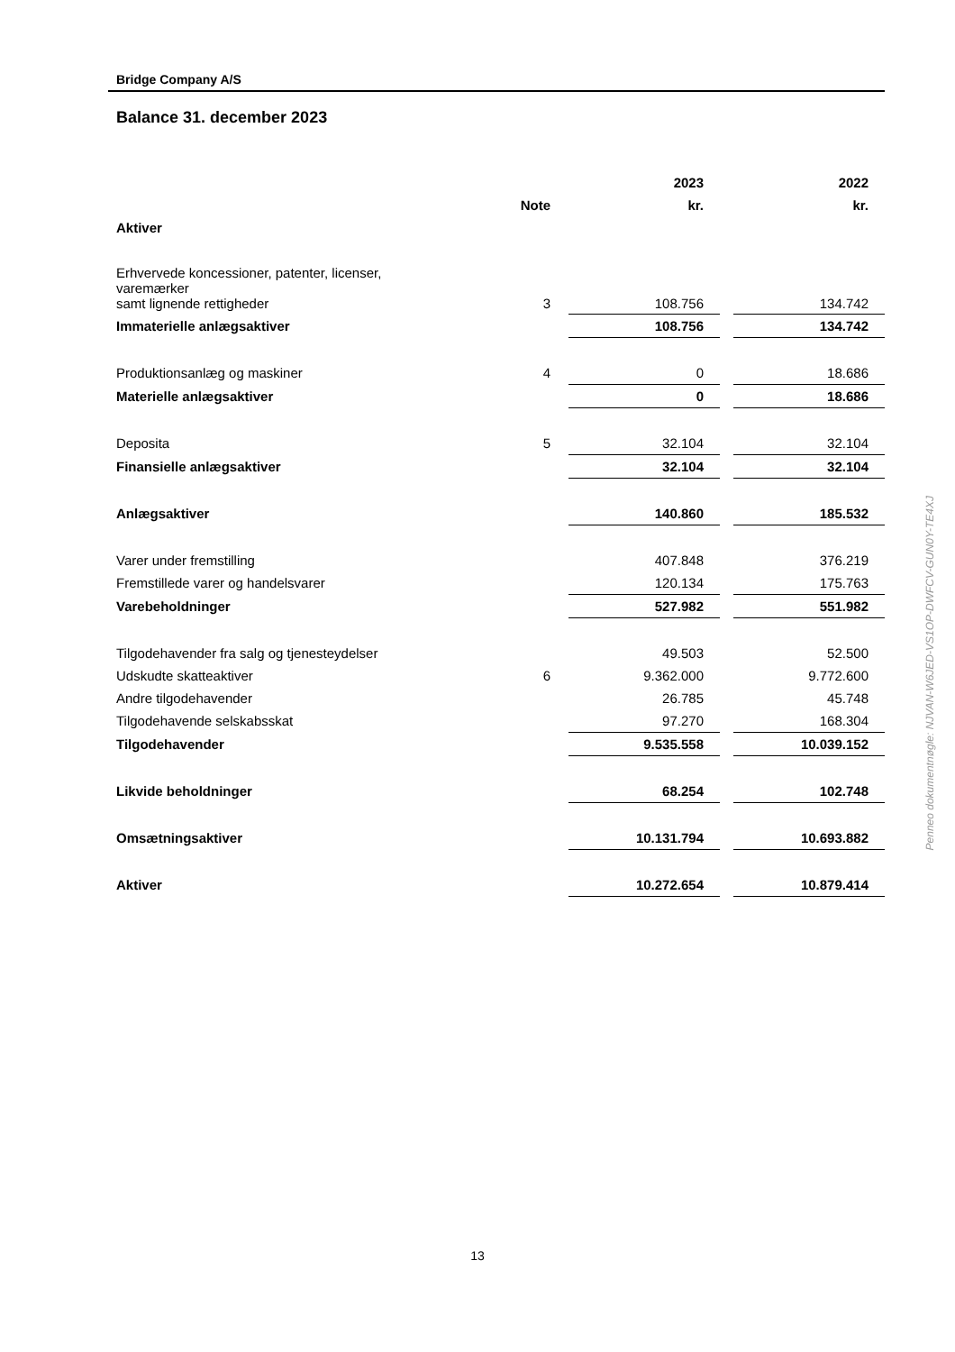Bridge Company A/S
Balance 31. december 2023
| | | 2023 | | 2022 |
| --- | --- | --- | --- | --- |
| | Note | kr. | | kr. |
| Aktiver | | | | |
| Erhvervede koncessioner, patenter, licenser, varemærker samt lignende rettigheder | 3 | 108.756 | | 134.742 |
| Immaterielle anlægsaktiver | | 108.756 | | 134.742 |
| Produktionsanlæg og maskiner | 4 | 0 | | 18.686 |
| Materielle anlægsaktiver | | 0 | | 18.686 |
| Deposita | 5 | 32.104 | | 32.104 |
| Finansielle anlægsaktiver | | 32.104 | | 32.104 |
| Anlægsaktiver | | 140.860 | | 185.532 |
| Varer under fremstilling | | 407.848 | | 376.219 |
| Fremstillede varer og handelsvarer | | 120.134 | | 175.763 |
| Varebeholdninger | | 527.982 | | 551.982 |
| Tilgodehavender fra salg og tjenesteydelser | | 49.503 | | 52.500 |
| Udskudte skatteaktiver | 6 | 9.362.000 | | 9.772.600 |
| Andre tilgodehavender | | 26.785 | | 45.748 |
| Tilgodehavende selskabsskat | | 97.270 | | 168.304 |
| Tilgodehavender | | 9.535.558 | | 10.039.152 |
| Likvide beholdninger | | 68.254 | | 102.748 |
| Omsætningsaktiver | | 10.131.794 | | 10.693.882 |
| Aktiver | | 10.272.654 | | 10.879.414 |
Penneo dokumentnøgle: NJVAN-W6JED-VS1OP-DWFCV-GUN0Y-TE4XJ
13